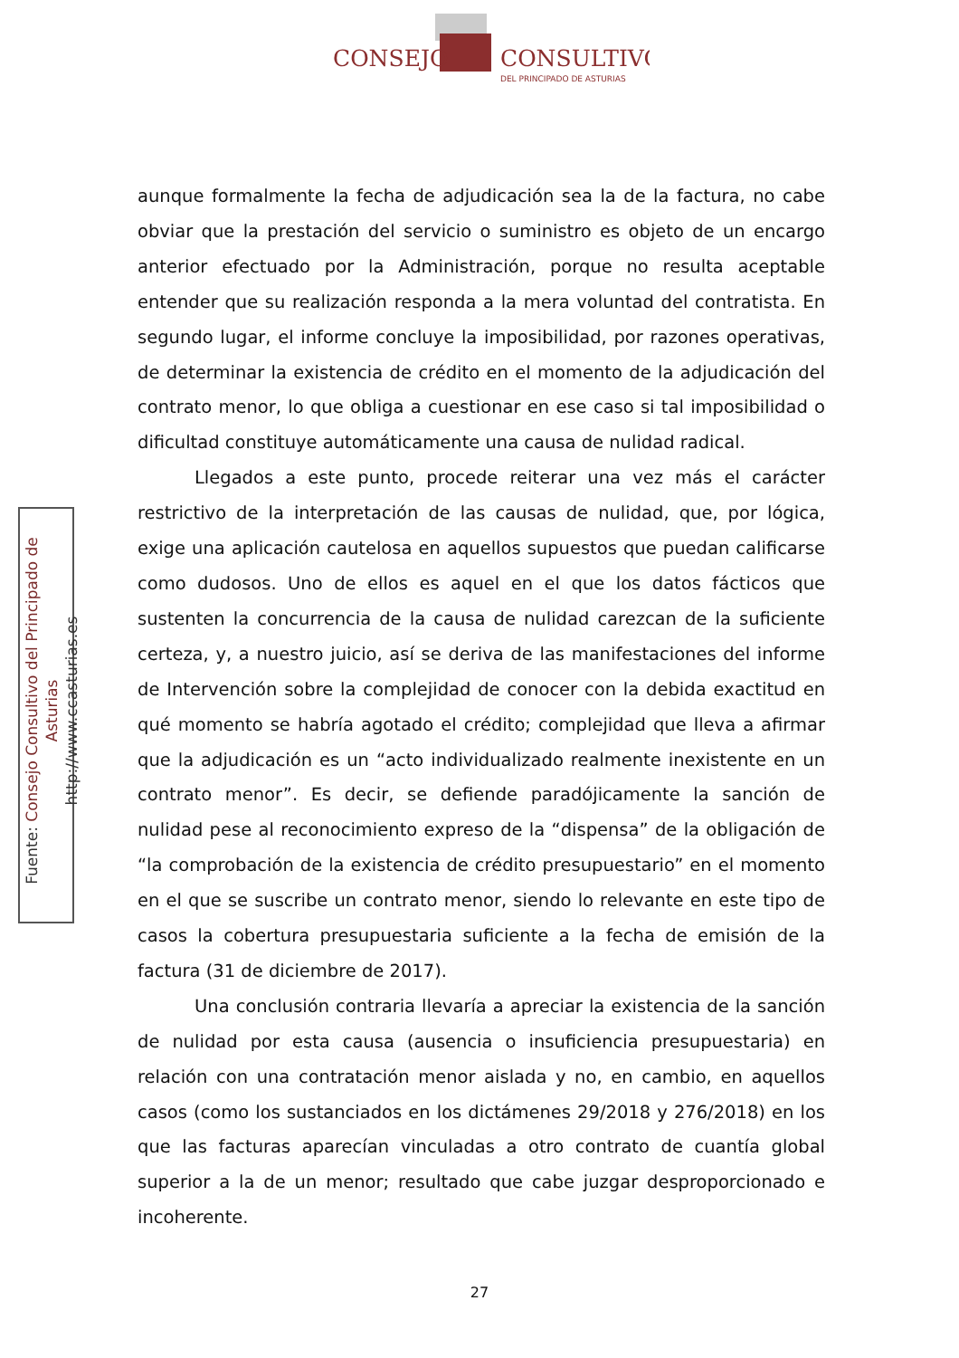CONSEJO
CONSULTIVO
DEL PRINCIPADO DE ASTURIAS
Fuente: Consejo Consultivo del Principado de Asturias
http://www.ccasturias.es
aunque formalmente la fecha de adjudicación sea la de la factura, no cabe obviar que la prestación del servicio o suministro es objeto de un encargo anterior efectuado por la Administración, porque no resulta aceptable entender que su realización responda a la mera voluntad del contratista. En segundo lugar, el informe concluye la imposibilidad, por razones operativas, de determinar la existencia de crédito en el momento de la adjudicación del contrato menor, lo que obliga a cuestionar en ese caso si tal imposibilidad o dificultad constituye automáticamente una causa de nulidad radical.
Llegados a este punto, procede reiterar una vez más el carácter restrictivo de la interpretación de las causas de nulidad, que, por lógica, exige una aplicación cautelosa en aquellos supuestos que puedan calificarse como dudosos. Uno de ellos es aquel en el que los datos fácticos que sustenten la concurrencia de la causa de nulidad carezcan de la suficiente certeza, y, a nuestro juicio, así se deriva de las manifestaciones del informe de Intervención sobre la complejidad de conocer con la debida exactitud en qué momento se habría agotado el crédito; complejidad que lleva a afirmar que la adjudicación es un “acto individualizado realmente inexistente en un contrato menor”. Es decir, se defiende paradójicamente la sanción de nulidad pese al reconocimiento expreso de la “dispensa” de la obligación de “la comprobación de la existencia de crédito presupuestario” en el momento en el que se suscribe un contrato menor, siendo lo relevante en este tipo de casos la cobertura presupuestaria suficiente a la fecha de emisión de la factura (31 de diciembre de 2017).
Una conclusión contraria llevaría a apreciar la existencia de la sanción de nulidad por esta causa (ausencia o insuficiencia presupuestaria) en relación con una contratación menor aislada y no, en cambio, en aquellos casos (como los sustanciados en los dictámenes 29/2018 y 276/2018) en los que las facturas aparecían vinculadas a otro contrato de cuantía global superior a la de un menor; resultado que cabe juzgar desproporcionado e incoherente.
27